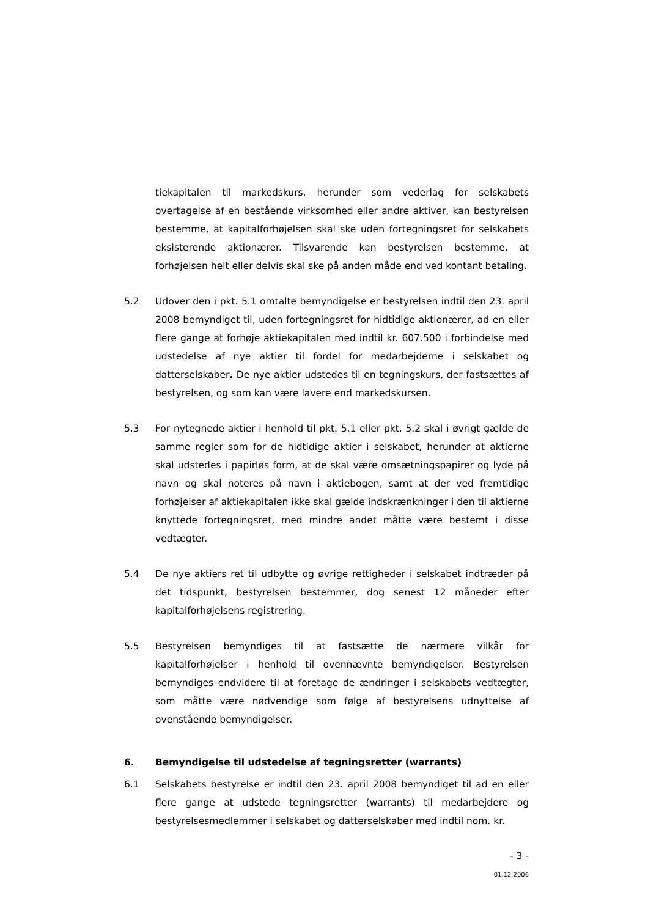tiekapitalen til markedskurs, herunder som vederlag for selskabets overtagelse af en bestående virksomhed eller andre aktiver, kan bestyrelsen bestemme, at kapitalforhøjelsen skal ske uden fortegningsret for selskabets eksisterende aktionærer. Tilsvarende kan bestyrelsen bestemme, at forhøjelsen helt eller delvis skal ske på anden måde end ved kontant betaling.
5.2 Udover den i pkt. 5.1 omtalte bemyndigelse er bestyrelsen indtil den 23. april 2008 bemyndiget til, uden fortegningsret for hidtidige aktionærer, ad en eller flere gange at forhøje aktiekapitalen med indtil kr. 607.500 i forbindelse med udstedelse af nye aktier til fordel for medarbejderne i selskabet og datterselskaber. De nye aktier udstedes til en tegningskurs, der fastsættes af bestyrelsen, og som kan være lavere end markedskursen.
5.3 For nytegnede aktier i henhold til pkt. 5.1 eller pkt. 5.2 skal i øvrigt gælde de samme regler som for de hidtidige aktier i selskabet, herunder at aktierne skal udstedes i papirløs form, at de skal være omsætningspapirer og lyde på navn og skal noteres på navn i aktiebogen, samt at der ved fremtidige forhøjelser af aktiekapitalen ikke skal gælde indskrænkninger i den til aktierne knyttede fortegningsret, med mindre andet måtte være bestemt i disse vedtægter.
5.4 De nye aktiers ret til udbytte og øvrige rettigheder i selskabet indtræder på det tidspunkt, bestyrelsen bestemmer, dog senest 12 måneder efter kapitalforhøjelsens registrering.
5.5 Bestyrelsen bemyndiges til at fastsætte de nærmere vilkår for kapitalforhøjelser i henhold til ovennævnte bemyndigelser. Bestyrelsen bemyndiges endvidere til at foretage de ændringer i selskabets vedtægter, som måtte være nødvendige som følge af bestyrelsens udnyttelse af ovenstående bemyndigelser.
6. Bemyndigelse til udstedelse af tegningsretter (warrants)
6.1 Selskabets bestyrelse er indtil den 23. april 2008 bemyndiget til ad en eller flere gange at udstede tegningsretter (warrants) til medarbejdere og bestyrelsesmedlemmer i selskabet og datterselskaber med indtil nom. kr.
- 3 -
01.12.2006